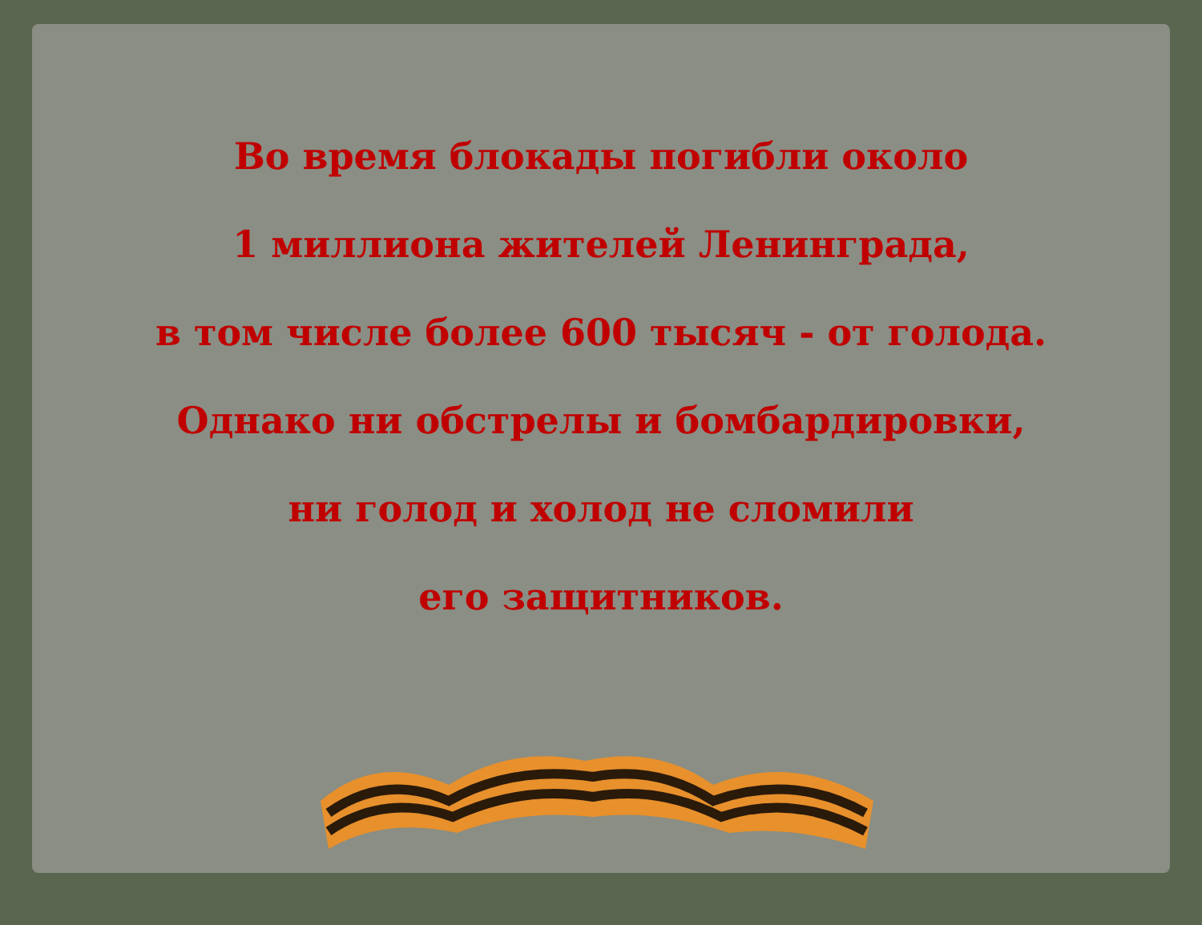Во время блокады погибли около
1 миллиона жителей Ленинграда,
в том числе более 600 тысяч - от голода.
Однако ни обстрелы и бомбардировки,
ни голод и холод не сломили
его защитников.